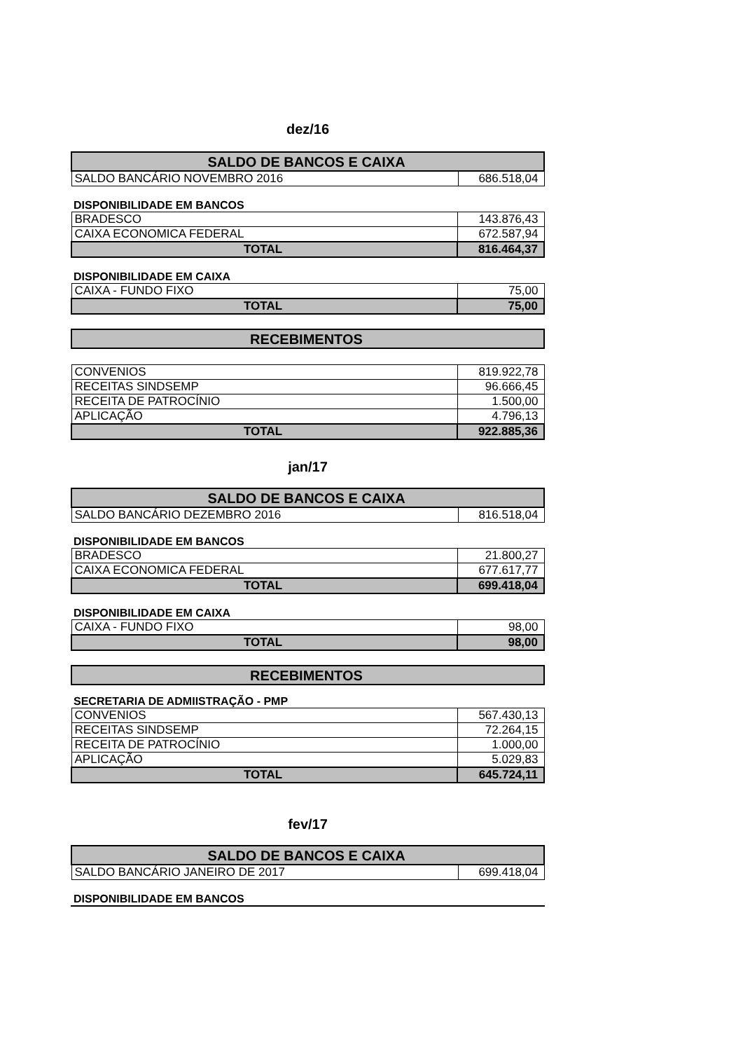dez/16
| SALDO DE BANCOS E CAIXA | |
| SALDO BANCÁRIO NOVEMBRO 2016 | 686.518,04 |
DISPONIBILIDADE EM BANCOS
| BRADESCO | 143.876,43 |
| CAIXA ECONOMICA FEDERAL | 672.587,94 |
| TOTAL | 816.464,37 |
DISPONIBILIDADE EM CAIXA
| CAIXA - FUNDO FIXO | 75,00 |
| TOTAL | 75,00 |
| RECEBIMENTOS |
| CONVENIOS | 819.922,78 |
| RECEITAS SINDSEMP | 96.666,45 |
| RECEITA DE PATROCÍNIO | 1.500,00 |
| APLICAÇÃO | 4.796,13 |
| TOTAL | 922.885,36 |
jan/17
| SALDO DE BANCOS E CAIXA | |
| SALDO BANCÁRIO DEZEMBRO 2016 | 816.518,04 |
DISPONIBILIDADE EM BANCOS
| BRADESCO | 21.800,27 |
| CAIXA ECONOMICA FEDERAL | 677.617,77 |
| TOTAL | 699.418,04 |
DISPONIBILIDADE EM CAIXA
| CAIXA - FUNDO FIXO | 98,00 |
| TOTAL | 98,00 |
| RECEBIMENTOS |
SECRETARIA DE ADMIISTRAÇÃO - PMP
| CONVENIOS | 567.430,13 |
| RECEITAS SINDSEMP | 72.264,15 |
| RECEITA DE PATROCÍNIO | 1.000,00 |
| APLICAÇÃO | 5.029,83 |
| TOTAL | 645.724,11 |
fev/17
| SALDO DE BANCOS E CAIXA | |
| SALDO BANCÁRIO JANEIRO DE 2017 | 699.418,04 |
DISPONIBILIDADE EM BANCOS